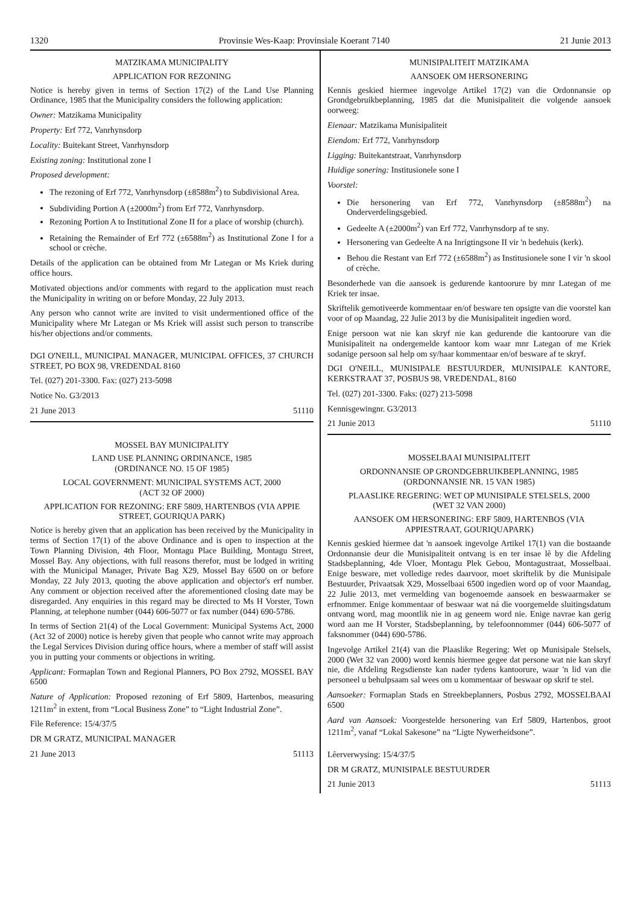1320 Provinsie Wes-Kaap: Provinsiale Koerant 7140 21 Junie 2013
MATZIKAMA MUNICIPALITY
APPLICATION FOR REZONING
Notice is hereby given in terms of Section 17(2) of the Land Use Planning Ordinance, 1985 that the Municipality considers the following application:
Owner: Matzikama Municipality
Property: Erf 772, Vanrhynsdorp
Locality: Buitekant Street, Vanrhynsdorp
Existing zoning: Institutional zone I
Proposed development:
The rezoning of Erf 772, Vanrhynsdorp (±8588m<sup>2</sup>) to Subdivisional Area.
Subdividing Portion A (±2000m<sup>2</sup>) from Erf 772, Vanrhynsdorp.
Rezoning Portion A to Institutional Zone II for a place of worship (church).
Retaining the Remainder of Erf 772 (±6588m<sup>2</sup>) as Institutional Zone I for a school or crèche.
Details of the application can be obtained from Mr Lategan or Ms Kriek during office hours.
Motivated objections and/or comments with regard to the application must reach the Municipality in writing on or before Monday, 22 July 2013.
Any person who cannot write are invited to visit undermentioned office of the Municipality where Mr Lategan or Ms Kriek will assist such person to transcribe his/her objections and/or comments.
DGI O'NEILL, MUNICIPAL MANAGER, MUNICIPAL OFFICES, 37 CHURCH STREET, PO BOX 98, VREDENDAL 8160
Tel. (027) 201-3300. Fax: (027) 213-5098
Notice No. G3/2013
21 June 2013 51110
MOSSEL BAY MUNICIPALITY
LAND USE PLANNING ORDINANCE, 1985
(ORDINANCE NO. 15 OF 1985)
LOCAL GOVERNMENT: MUNICIPAL SYSTEMS ACT, 2000
(ACT 32 OF 2000)
APPLICATION FOR REZONING: ERF 5809, HARTENBOS (VIA APPIE STREET, GOURIQUA PARK)
Notice is hereby given that an application has been received by the Municipality in terms of Section 17(1) of the above Ordinance and is open to inspection at the Town Planning Division, 4th Floor, Montagu Place Building, Montagu Street, Mossel Bay. Any objections, with full reasons therefor, must be lodged in writing with the Municipal Manager, Private Bag X29, Mossel Bay 6500 on or before Monday, 22 July 2013, quoting the above application and objector's erf number. Any comment or objection received after the aforementioned closing date may be disregarded. Any enquiries in this regard may be directed to Ms H Vorster, Town Planning, at telephone number (044) 606-5077 or fax number (044) 690-5786.
In terms of Section 21(4) of the Local Government: Municipal Systems Act, 2000 (Act 32 of 2000) notice is hereby given that people who cannot write may approach the Legal Services Division during office hours, where a member of staff will assist you in putting your comments or objections in writing.
Applicant: Formaplan Town and Regional Planners, PO Box 2792, MOSSEL BAY 6500
Nature of Application: Proposed rezoning of Erf 5809, Hartenbos, measuring 1211m<sup>2</sup> in extent, from “Local Business Zone” to “Light Industrial Zone”.
File Reference: 15/4/37/5
DR M GRATZ, MUNICIPAL MANAGER
21 June 2013 51113
MUNISIPALITEIT MATZIKAMA
AANSOEK OM HERSONERING
Kennis geskied hiermee ingevolge Artikel 17(2) van die Ordonnansie op Grondgebruikbeplanning, 1985 dat die Munisipaliteit die volgende aansoek oorweeg:
Eienaar: Matzikama Munisipaliteit
Eiendom: Erf 772, Vanrhynsdorp
Ligging: Buitekantstraat, Vanrhynsdorp
Huidige sonering: Institusionele sone I
Voorstel:
Die hersonering van Erf 772, Vanrhynsdorp (±8588m<sup>2</sup>) na Onderverdelingsgebied.
Gedeelte A (±2000m<sup>2</sup>) van Erf 772, Vanrhynsdorp af te sny.
Hersonering van Gedeelte A na Inrigtingsone II vir 'n bedehuis (kerk).
Behou die Restant van Erf 772 (±6588m<sup>2</sup>) as Institusionele sone I vir 'n skool of crèche.
Besonderhede van die aansoek is gedurende kantoorure by mnr Lategan of me Kriek ter insae.
Skriftelik gemotiveerde kommentaar en/of besware ten opsigte van die voorstel kan voor of op Maandag, 22 Julie 2013 by die Munisipaliteit ingedien word.
Enige persoon wat nie kan skryf nie kan gedurende die kantoorure van die Munisipaliteit na ondergemelde kantoor kom waar mnr Lategan of me Kriek sodanige persoon sal help om sy/haar kommentaar en/of besware af te skryf.
DGI O'NEILL, MUNISIPALE BESTUURDER, MUNISIPALE KANTORE, KERKSTRAAT 37, POSBUS 98, VREDENDAL, 8160
Tel. (027) 201-3300. Faks: (027) 213-5098
Kennisgewingnr. G3/2013
21 Junie 2013 51110
MOSSELBAAI MUNISIPALITEIT
ORDONNANSIE OP GRONDGEBRUIKBEPLANNING, 1985
(ORDONNANSIE NR. 15 VAN 1985)
PLAASLIKE REGERING: WET OP MUNISIPALE STELSELS, 2000
(WET 32 VAN 2000)
AANSOEK OM HERSONERING: ERF 5809, HARTENBOS (VIA APPIESTRAAT, GOURIQUAPARK)
Kennis geskied hiermee dat 'n aansoek ingevolge Artikel 17(1) van die bostaande Ordonnansie deur die Munisipaliteit ontvang is en ter insae lê by die Afdeling Stadsbeplanning, 4de Vloer, Montagu Plek Gebou, Montagustraat, Mosselbaai. Enige besware, met volledige redes daarvoor, moet skriftelik by die Munisipale Bestuurder, Privaatsak X29, Mosselbaai 6500 ingedien word op of voor Maandag, 22 Julie 2013, met vermelding van bogenoemde aansoek en beswaarmaker se erfnommer. Enige kommentaar of beswaar wat ná die voorgemelde sluitingsdatum ontvang word, mag moontlik nie in ag geneem word nie. Enige navrae kan gerig word aan me H Vorster, Stadsbeplanning, by telefoonnommer (044) 606-5077 of faksnommer (044) 690-5786.
Ingevolge Artikel 21(4) van die Plaaslike Regering: Wet op Munisipale Stelsels, 2000 (Wet 32 van 2000) word kennis hiermee gegee dat persone wat nie kan skryf nie, die Afdeling Regsdienste kan nader tydens kantoorure, waar 'n lid van die personeel u behulpsaam sal wees om u kommentaar of beswaar op skrif te stel.
Aansoeker: Formaplan Stads en Streekbeplanners, Posbus 2792, MOSSELBAAI 6500
Aard van Aansoek: Voorgestelde hersonering van Erf 5809, Hartenbos, groot 1211m<sup>2</sup>, vanaf “Lokal Sakesone” na “Ligte Nywerheidsone”.
Lêerverwysing: 15/4/37/5
DR M GRATZ, MUNISIPALE BESTUURDER
21 Junie 2013 51113